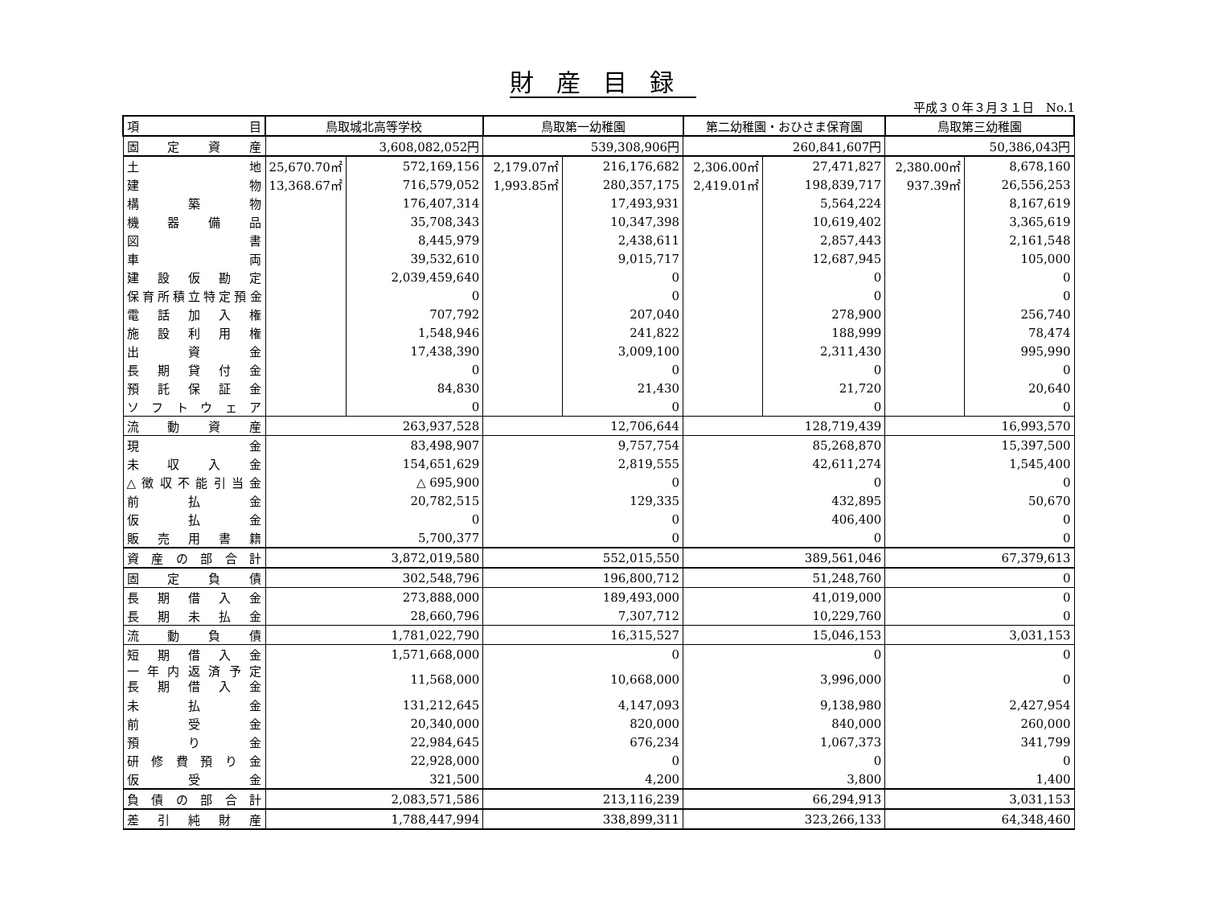財産目録
平成３０年３月３１日　No.1
| 項 目 | 鳥取城北高等学校 | | 鳥取第一幼稚園 | | 第二幼稚園・おひさま保育園 | | 鳥取第三幼稚園 | |
| --- | --- | --- | --- | --- | --- | --- | --- | --- |
| 固 定 資 産 | 3,608,082,052円 | | 539,308,906円 | | 260,841,607円 | | 50,386,043円 | |
| 土 地 | 25,670.70㎡ | 572,169,156 | 2,179.07㎡ | 216,176,682 | 2,306.00㎡ | 27,471,827 | 2,380.00㎡ | 8,678,160 |
| 建 物 | 13,368.67㎡ | 716,579,052 | 1,993.85㎡ | 280,357,175 | 2,419.01㎡ | 198,839,717 | 937.39㎡ | 26,556,253 |
| 構 築 物 | | 176,407,314 | | 17,493,931 | | 5,564,224 | | 8,167,619 |
| 機 器 備 品 | | 35,708,343 | | 10,347,398 | | 10,619,402 | | 3,365,619 |
| 図 書 | | 8,445,979 | | 2,438,611 | | 2,857,443 | | 2,161,548 |
| 車 両 | | 39,532,610 | | 9,015,717 | | 12,687,945 | | 105,000 |
| 建 設 仮 勘 定 | | 2,039,459,640 | | 0 | | 0 | | 0 |
| 保育所積立特定預金 | | 0 | | 0 | | 0 | | 0 |
| 電 話 加 入 権 | | 707,792 | | 207,040 | | 278,900 | | 256,740 |
| 施 設 利 用 権 | | 1,548,946 | | 241,822 | | 188,999 | | 78,474 |
| 出 資 金 | | 17,438,390 | | 3,009,100 | | 2,311,430 | | 995,990 |
| 長 期 貸 付 金 | | 0 | | 0 | | 0 | | 0 |
| 預 託 保 証 金 | | 84,830 | | 21,430 | | 21,720 | | 20,640 |
| ソ フ ト ウ ェ ア | | 0 | | 0 | | 0 | | 0 |
| 流 動 資 産 | 263,937,528 | | 12,706,644 | | 128,719,439 | | 16,993,570 | |
| 現 金 | 83,498,907 | | 9,757,754 | | 85,268,870 | | 15,397,500 | |
| 未 収 入 金 | 154,651,629 | | 2,819,555 | | 42,611,274 | | 1,545,400 | |
| △徴収不能引当金 | △ 695,900 | | 0 | | 0 | | 0 | |
| 前 払 金 | 20,782,515 | | 129,335 | | 432,895 | | 50,670 | |
| 仮 払 金 | 0 | | 0 | | 406,400 | | 0 | |
| 販 売 用 書 籍 | 5,700,377 | | 0 | | 0 | | 0 | |
| 資 産 の 部 合 計 | 3,872,019,580 | | 552,015,550 | | 389,561,046 | | 67,379,613 | |
| 固 定 負 債 | 302,548,796 | | 196,800,712 | | 51,248,760 | | 0 | |
| 長 期 借 入 金 | 273,888,000 | | 189,493,000 | | 41,019,000 | | 0 | |
| 長 期 未 払 金 | 28,660,796 | | 7,307,712 | | 10,229,760 | | 0 | |
| 流 動 負 債 | 1,781,022,790 | | 16,315,527 | | 15,046,153 | | 3,031,153 | |
| 短 期 借 入 金 | 1,571,668,000 | | 0 | | 0 | | 0 | |
| 一 年 内 返 済 予 定 長 期 借 入 金 | 11,568,000 | | 10,668,000 | | 3,996,000 | | 0 | |
| 未 払 金 | 131,212,645 | | 4,147,093 | | 9,138,980 | | 2,427,954 | |
| 前 受 金 | 20,340,000 | | 820,000 | | 840,000 | | 260,000 | |
| 預 り 金 | 22,984,645 | | 676,234 | | 1,067,373 | | 341,799 | |
| 研 修 費 預 り 金 | 22,928,000 | | 0 | | 0 | | 0 | |
| 仮 受 金 | 321,500 | | 4,200 | | 3,800 | | 1,400 | |
| 負 債 の 部 合 計 | 2,083,571,586 | | 213,116,239 | | 66,294,913 | | 3,031,153 | |
| 差 引 純 財 産 | 1,788,447,994 | | 338,899,311 | | 323,266,133 | | 64,348,460 | |